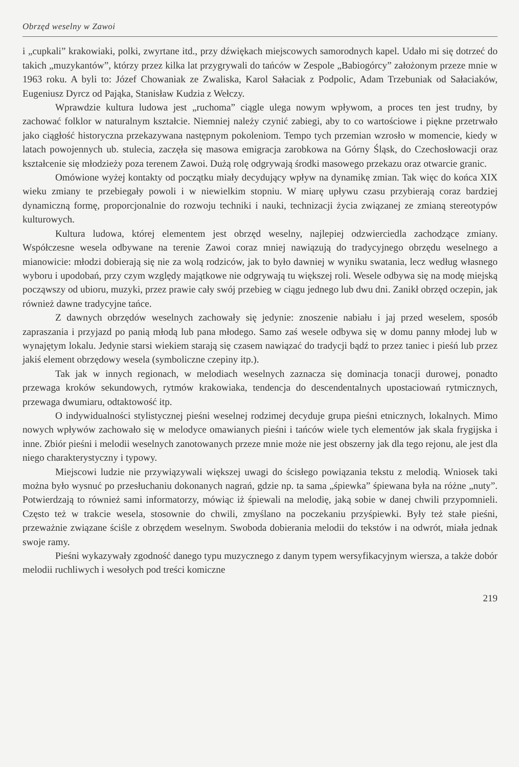Obrzęd weselny w Zawoi
i „cupkali” krakowiaki, polki, zwyrtane itd., przy dźwiękach miejscowych samorodnych kapel. Udało mi się dotrzeć do takich „muzykantów”, którzy przez kilka lat przygrywali do tańców w Zespole „Babiogórcy” założonym przeze mnie w 1963 roku. A byli to: Józef Chowaniak ze Zwaliska, Karol Sałaciak z Podpolic, Adam Trzebuniak od Sałaciaków, Eugeniusz Dyrcz od Pająka, Stanisław Kudzia z Wełczy.
Wprawdzie kultura ludowa jest „ruchoma” ciągle ulega nowym wpływom, a proces ten jest trudny, by zachować folklor w naturalnym kształcie. Niemniej należy czynić zabiegi, aby to co wartościowe i piękne przetrwało jako ciągłość historyczna przekazywana następnym pokoleniom. Tempo tych przemian wzrosło w momencie, kiedy w latach powojennych ub. stulecia, zaczęła się masowa emigracja zarobkowa na Górny Śląsk, do Czechosłowacji oraz kształcenie się młodzieży poza terenem Zawoi. Dużą rolę odgrywają środki masowego przekazu oraz otwarcie granic.
Omówione wyżej kontakty od początku miały decydujący wpływ na dynamikę zmian. Tak więc do końca XIX wieku zmiany te przebiegały powoli i w niewielkim stopniu. W miarę upływu czasu przybierają coraz bardziej dynamiczną formę, proporcjonalnie do rozwoju techniki i nauki, technizacji życia związanej ze zmianą stereotypów kulturowych.
Kultura ludowa, której elementem jest obrzęd weselny, najlepiej odzwierciedla zachodzące zmiany. Współczesne wesela odbywane na terenie Zawoi coraz mniej nawiązują do tradycyjnego obrzędu weselnego a mianowicie: młodzi dobierają się nie za wolą rodziców, jak to było dawniej w wyniku swatania, lecz według własnego wyboru i upodobań, przy czym względy majątkowe nie odgrywają tu większej roli. Wesele odbywa się na modę miejską począwszy od ubioru, muzyki, przez prawie cały swój przebieg w ciągu jednego lub dwu dni. Zanikł obrzęd oczepin, jak również dawne tradycyjne tańce.
Z dawnych obrzędów weselnych zachowały się jedynie: znoszenie nabiału i jaj przed weselem, sposób zapraszania i przyjazd po panią młodą lub pana młodego. Samo zaś wesele odbywa się w domu panny młodej lub w wynajętym lokalu. Jedynie starsi wiekiem starają się czasem nawiązać do tradycji bądź to przez taniec i pieśń lub przez jakiś element obrzędowy wesela (symboliczne czepiny itp.).
Tak jak w innych regionach, w melodiach weselnych zaznacza się dominacja tonacji durowej, ponadto przewaga kroków sekundowych, rytmów krakowiaka, tendencja do descendentalnych upostaciowań rytmicznych, przewaga dwumiaru, odtaktowość itp.
O indywidualności stylistycznej pieśni weselnej rodzimej decyduje grupa pieśni etnicznych, lokalnych. Mimo nowych wpływów zachowało się w melodyce omawianych pieśni i tańców wiele tych elementów jak skala frygijska i inne. Zbiór pieśni i melodii weselnych zanotowanych przeze mnie może nie jest obszerny jak dla tego rejonu, ale jest dla niego charakterystyczny i typowy.
Miejscowi ludzie nie przywiązywali większej uwagi do ścisłego powiązania tekstu z melodią. Wniosek taki można było wysnuć po przesłuchaniu dokonanych nagrań, gdzie np. ta sama „śpiewka” śpiewana była na różne „nuty”. Potwierdzają to również sami informatorzy, mówiąc iż śpiewali na melodię, jaką sobie w danej chwili przypomnieli. Często też w trakcie wesela, stosownie do chwili, zmyślano na poczekaniu przyśpiewki. Były też stałe pieśni, przeważnie związane ściśle z obrzędem weselnym. Swoboda dobierania melodii do tekstów i na odwrót, miała jednak swoje ramy.
Pieśni wykazywały zgodność danego typu muzycznego z danym typem wersyfikacyjnym wiersza, a także dobór melodii ruchliwych i wesołych pod treści komiczne
219